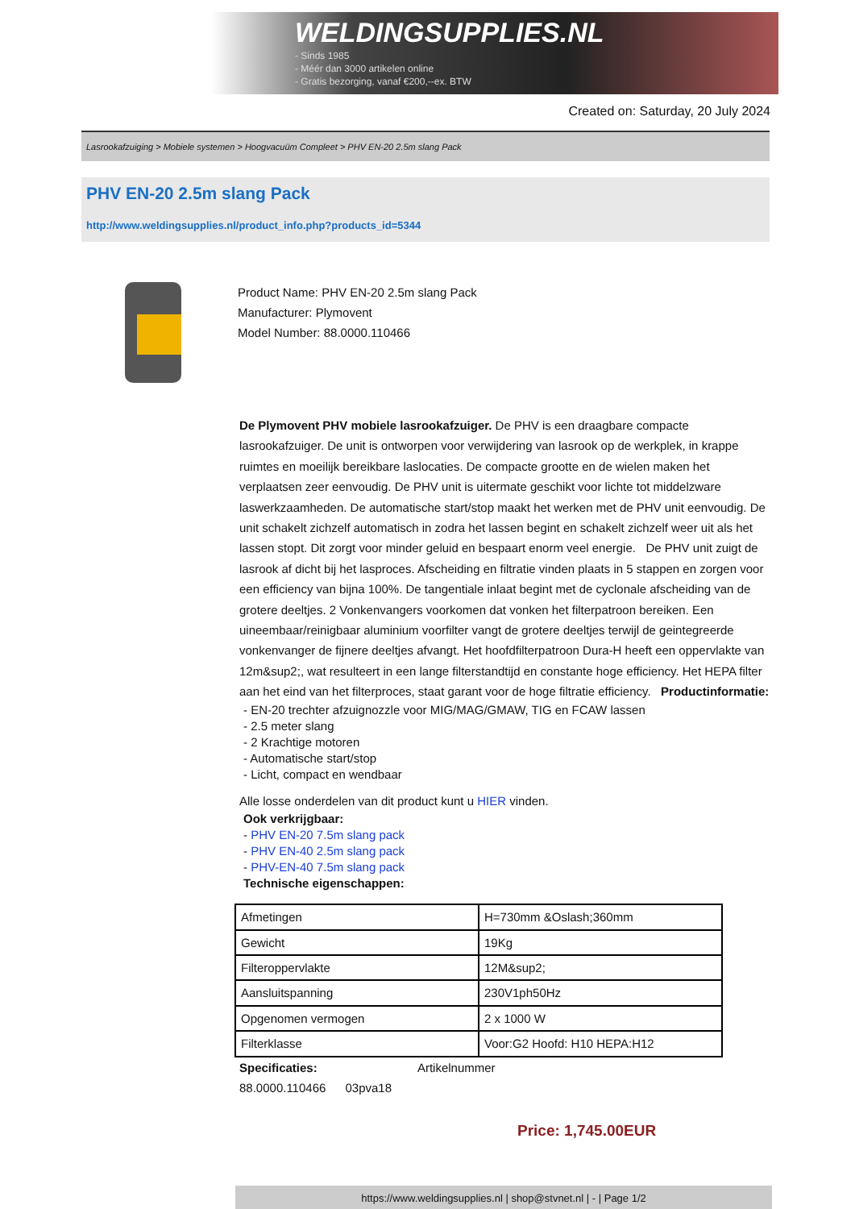WELDINGSUPPLIES.NL
- Sinds 1985
- Méér dan 3000 artikelen online
- Gratis bezorging, vanaf €200,--ex. BTW
Created on: Saturday, 20 July 2024
Lasrookafzuiging > Mobiele systemen > Hoogvacuüm Compleet > PHV EN-20 2.5m slang Pack
PHV EN-20 2.5m slang Pack
http://www.weldingsupplies.nl/product_info.php?products_id=5344
Product Name: PHV EN-20 2.5m slang Pack
Manufacturer: Plymovent
Model Number: 88.0000.110466
De Plymovent PHV mobiele lasrookafzuiger. De PHV is een draagbare compacte lasrookafzuiger. De unit is ontworpen voor verwijdering van lasrook op de werkplek, in krappe ruimtes en moeilijk bereikbare laslocaties. De compacte grootte en de wielen maken het verplaatsen zeer eenvoudig. De PHV unit is uitermate geschikt voor lichte tot middelzware laswerkzaamheden. De automatische start/stop maakt het werken met de PHV unit eenvoudig. De unit schakelt zichzelf automatisch in zodra het lassen begint en schakelt zichzelf weer uit als het lassen stopt. Dit zorgt voor minder geluid en bespaart enorm veel energie. De PHV unit zuigt de lasrook af dicht bij het lasproces. Afscheiding en filtratie vinden plaats in 5 stappen en zorgen voor een efficiency van bijna 100%. De tangentiale inlaat begint met de cyclonale afscheiding van de grotere deeltjes. 2 Vonkenvangers voorkomen dat vonken het filterpatroon bereiken. Een uineembaar/reinigbaar aluminium voorfilter vangt de grotere deeltjes terwijl de geintegreerde vonkenvanger de fijnere deeltjes afvangt. Het hoofdfilterpatroon Dura-H heeft een oppervlakte van 12m&sup2;, wat resulteert in een lange filterstandtijd en constante hoge efficiency. Het HEPA filter aan het eind van het filterproces, staat garant voor de hoge filtratie efficiency. Productinformatie:
- EN-20 trechter afzuignozzle voor MIG/MAG/GMAW, TIG en FCAW lassen
- 2.5 meter slang
- 2 Krachtige motoren
- Automatische start/stop
- Licht, compact en wendbaar
Alle losse onderdelen van dit product kunt u HIER vinden.
Ook verkrijgbaar:
- PHV EN-20 7.5m slang pack
- PHV EN-40 2.5m slang pack
- PHV-EN-40 7.5m slang pack
Technische eigenschappen:
| Afmetingen | H=730mm &Oslash;360mm |
| Gewicht | 19Kg |
| Filteroppervlakte | 12M&sup2; |
| Aansluitspanning | 230V1ph50Hz |
| Opgenomen vermogen | 2 x 1000 W |
| Filterklasse | Voor:G2 Hoofd: H10 HEPA:H12 |
Specificaties: Artikelnummer
88.0000.110466 03pva18
Price: 1,745.00EUR
https://www.weldingsupplies.nl | shop@stvnet.nl | - | Page 1/2